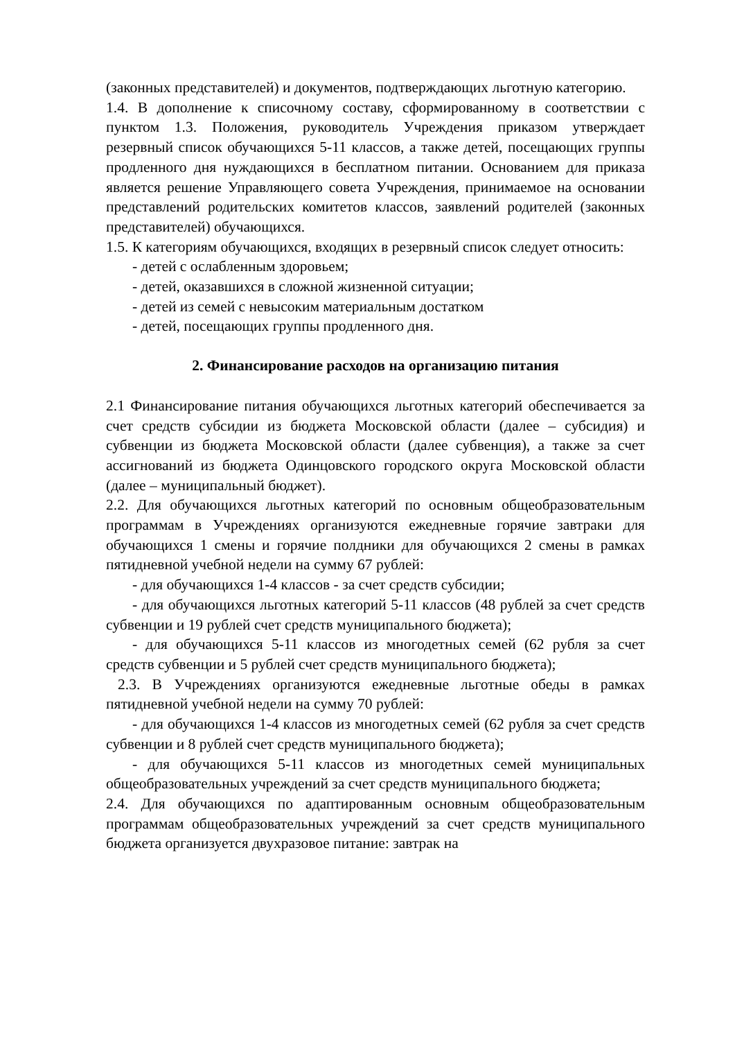(законных представителей) и документов, подтверждающих льготную категорию.
1.4. В дополнение к списочному составу, сформированному в соответствии с пунктом 1.3. Положения, руководитель Учреждения приказом утверждает резервный список обучающихся 5-11 классов, а также детей, посещающих группы продленного дня нуждающихся в бесплатном питании. Основанием для приказа является решение Управляющего совета Учреждения, принимаемое на основании представлений родительских комитетов классов, заявлений родителей (законных представителей) обучающихся.
1.5. К категориям обучающихся, входящих в резервный список следует относить:
- детей с ослабленным здоровьем;
- детей, оказавшихся в сложной жизненной ситуации;
- детей из семей с невысоким материальным достатком
- детей, посещающих группы продленного дня.
2. Финансирование расходов на организацию питания
2.1 Финансирование питания обучающихся льготных категорий обеспечивается за счет средств субсидии из бюджета Московской области (далее – субсидия) и субвенции из бюджета Московской области (далее субвенция), а также за счет ассигнований из бюджета Одинцовского городского округа Московской области (далее – муниципальный бюджет).
2.2. Для обучающихся льготных категорий по основным общеобразовательным программам в Учреждениях организуются ежедневные горячие завтраки для обучающихся 1 смены и горячие полдники для обучающихся 2 смены в рамках пятидневной учебной недели на сумму 67 рублей:
- для обучающихся 1-4 классов - за счет средств субсидии;
- для обучающихся льготных категорий 5-11 классов (48 рублей за счет средств субвенции и 19 рублей счет средств муниципального бюджета);
- для обучающихся 5-11 классов из многодетных семей (62 рубля за счет средств субвенции и 5 рублей счет средств муниципального бюджета);
2.3. В Учреждениях организуются ежедневные льготные обеды в рамках пятидневной учебной недели на сумму 70 рублей:
- для обучающихся 1-4 классов из многодетных семей (62 рубля за счет средств субвенции и 8 рублей счет средств муниципального бюджета);
- для обучающихся 5-11 классов из многодетных семей муниципальных общеобразовательных учреждений за счет средств муниципального бюджета;
2.4. Для обучающихся по адаптированным основным общеобразовательным программам общеобразовательных учреждений за счет средств муниципального бюджета организуется двухразовое питание: завтрак на